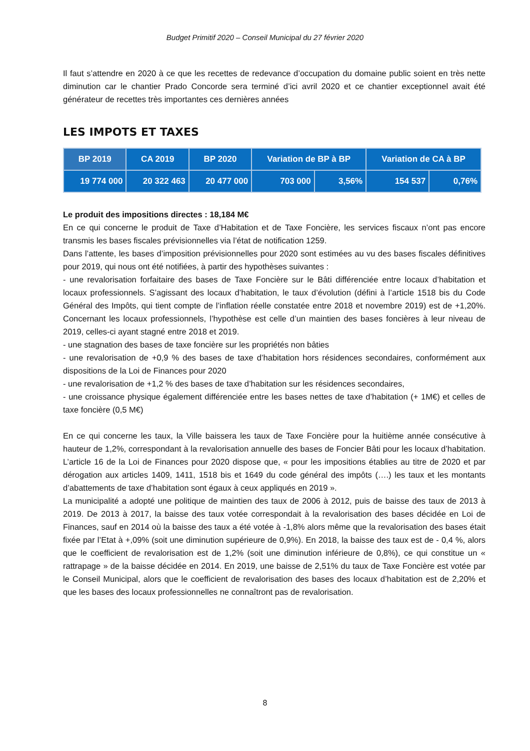Budget Primitif 2020 – Conseil Municipal du 27 février 2020
Il faut s’attendre en 2020 à ce que les recettes de redevance d’occupation du domaine public soient en très nette diminution car le chantier Prado Concorde sera terminé d’ici avril 2020 et ce chantier exceptionnel avait été générateur de recettes très importantes ces dernières années
LES IMPOTS ET TAXES
| BP 2019 | CA 2019 | BP 2020 | Variation de BP à BP | | Variation de CA à BP | |
| --- | --- | --- | --- | --- | --- | --- |
| 19 774 000 | 20 322 463 | 20 477 000 | 703 000 | 3,56% | 154 537 | 0,76% |
Le produit des impositions directes : 18,184 M€
En ce qui concerne le produit de Taxe d’Habitation et de Taxe Foncière, les services fiscaux n’ont pas encore transmis les bases fiscales prévisionnelles via l’état de notification 1259.
Dans l’attente, les bases d’imposition prévisionnelles pour 2020 sont estimées au vu des bases fiscales définitives pour 2019, qui nous ont été notifiées, à partir des hypothèses suivantes :
- une revalorisation forfaitaire des bases de Taxe Foncière sur le Bâti différenciée entre locaux d’habitation et locaux professionnels. S’agissant des locaux d’habitation, le taux d’évolution (défini à l’article 1518 bis du Code Général des Impôts, qui tient compte de l’inflation réelle constatée entre 2018 et novembre 2019) est de +1,20%. Concernant les locaux professionnels, l’hypothèse est celle d’un maintien des bases foncières à leur niveau de 2019, celles-ci ayant stagné entre 2018 et 2019.
- une stagnation des bases de taxe foncière sur les propriétés non bâties
- une revalorisation de +0,9 % des bases de taxe d’habitation hors résidences secondaires, conformément aux dispositions de la Loi de Finances pour 2020
- une revalorisation de +1,2 % des bases de taxe d’habitation sur les résidences secondaires,
- une croissance physique également différenciée entre les bases nettes de taxe d’habitation (+ 1M€) et celles de taxe foncière (0,5 M€)
En ce qui concerne les taux, la Ville baissera les taux de Taxe Foncière pour la huitième année consécutive à hauteur de 1,2%, correspondant à la revalorisation annuelle des bases de Foncier Bâti pour les locaux d’habitation. L’article 16 de la Loi de Finances pour 2020 dispose que, « pour les impositions établies au titre de 2020 et par dérogation aux articles 1409, 1411, 1518 bis et 1649 du code général des impôts (….) les taux et les montants d’abattements de taxe d’habitation sont égaux à ceux appliqués en 2019 ».
La municipalité a adopté une politique de maintien des taux de 2006 à 2012, puis de baisse des taux de 2013 à 2019. De 2013 à 2017, la baisse des taux votée correspondait à la revalorisation des bases décidée en Loi de Finances, sauf en 2014 où la baisse des taux a été votée à -1,8% alors même que la revalorisation des bases était fixée par l’Etat à +,09% (soit une diminution supérieure de 0,9%). En 2018, la baisse des taux est de - 0,4 %, alors que le coefficient de revalorisation est de 1,2% (soit une diminution inférieure de 0,8%), ce qui constitue un « rattrapage » de la baisse décidée en 2014. En 2019, une baisse de 2,51% du taux de Taxe Foncière est votée par le Conseil Municipal, alors que le coefficient de revalorisation des bases des locaux d’habitation est de 2,20% et que les bases des locaux professionnelles ne connaîtront pas de revalorisation.
8